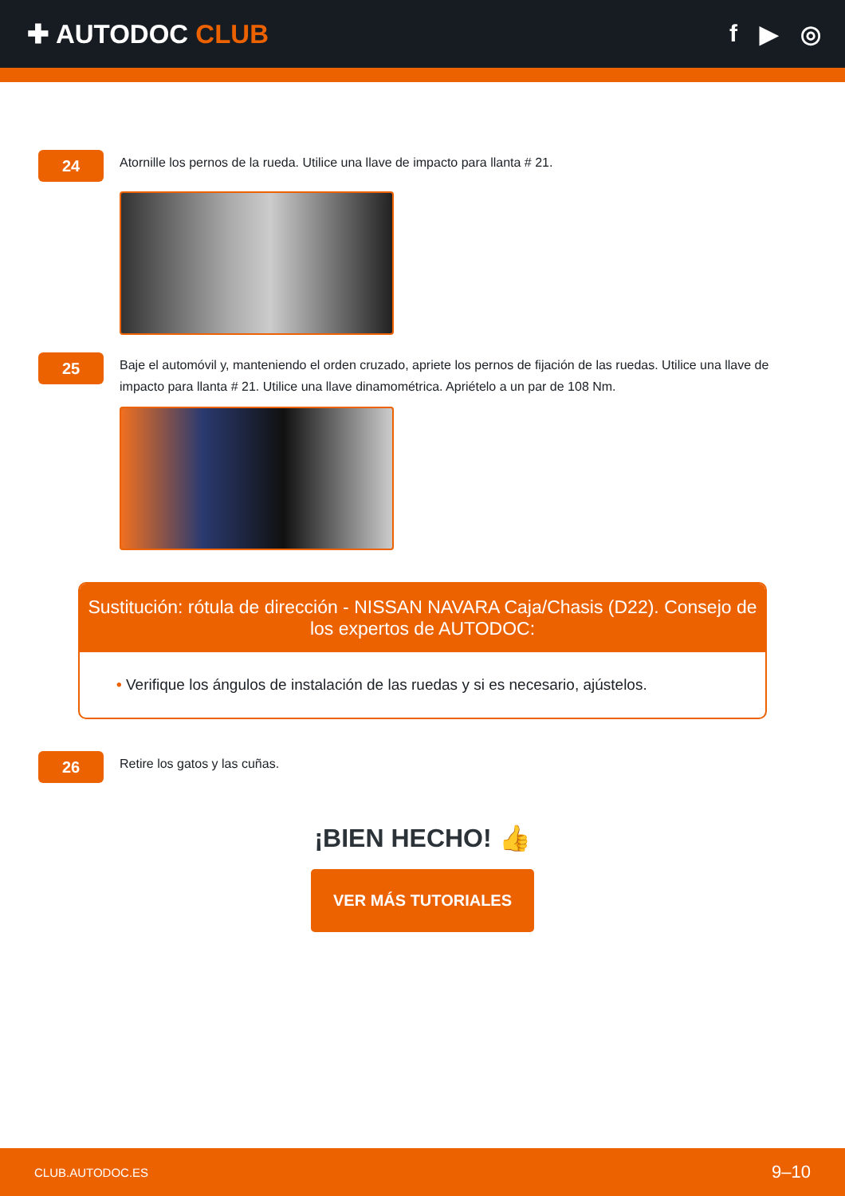✚ AUTODOC CLUB f ▶ ◎
24
Atornille los pernos de la rueda. Utilice una llave de impacto para llanta # 21.
25
Baje el automóvil y, manteniendo el orden cruzado, apriete los pernos de fijación de las ruedas. Utilice una llave de impacto para llanta # 21. Utilice una llave dinamométrica. Apriételo a un par de 108 Nm.
Sustitución: rótula de dirección - NISSAN NAVARA Caja/Chasis (D22). Consejo de los expertos de AUTODOC:
• Verifique los ángulos de instalación de las ruedas y si es necesario, ajústelos.
26
Retire los gatos y las cuñas.
¡BIEN HECHO! 👍
VER MÁS TUTORIALES
CLUB.AUTODOC.ES 9–10